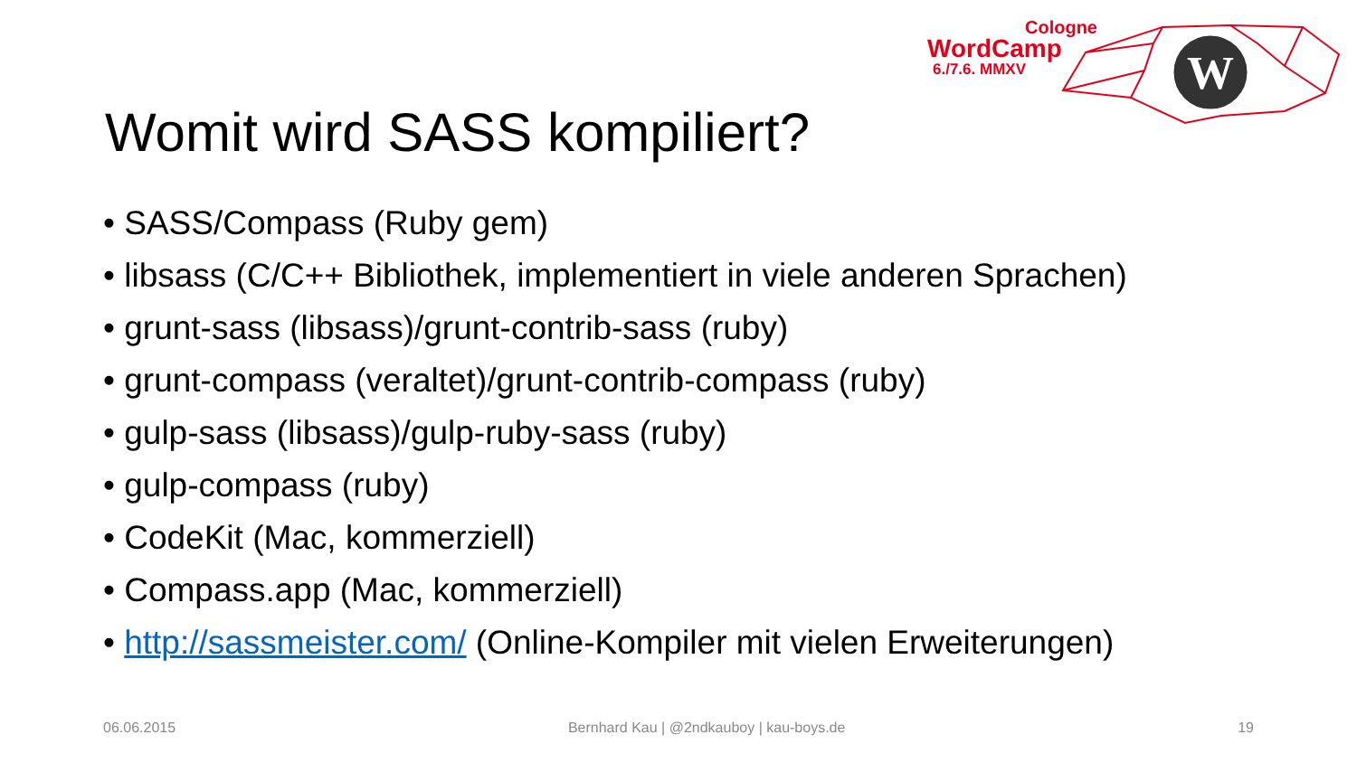W
Cologne
WordCamp
6./7.6. MMXV
Womit wird SASS kompiliert?
• SASS/Compass (Ruby gem)
• libsass (C/C++ Bibliothek, implementiert in viele anderen Sprachen)
• grunt-sass (libsass)/grunt-contrib-sass (ruby)
• grunt-compass (veraltet)/grunt-contrib-compass (ruby)
• gulp-sass (libsass)/gulp-ruby-sass (ruby)
• gulp-compass (ruby)
• CodeKit (Mac, kommerziell)
• Compass.app (Mac, kommerziell)
• http://sassmeister.com/ (Online-Kompiler mit vielen Erweiterungen)
06.06.2015 Bernhard Kau | @2ndkauboy | kau-boys.de 19